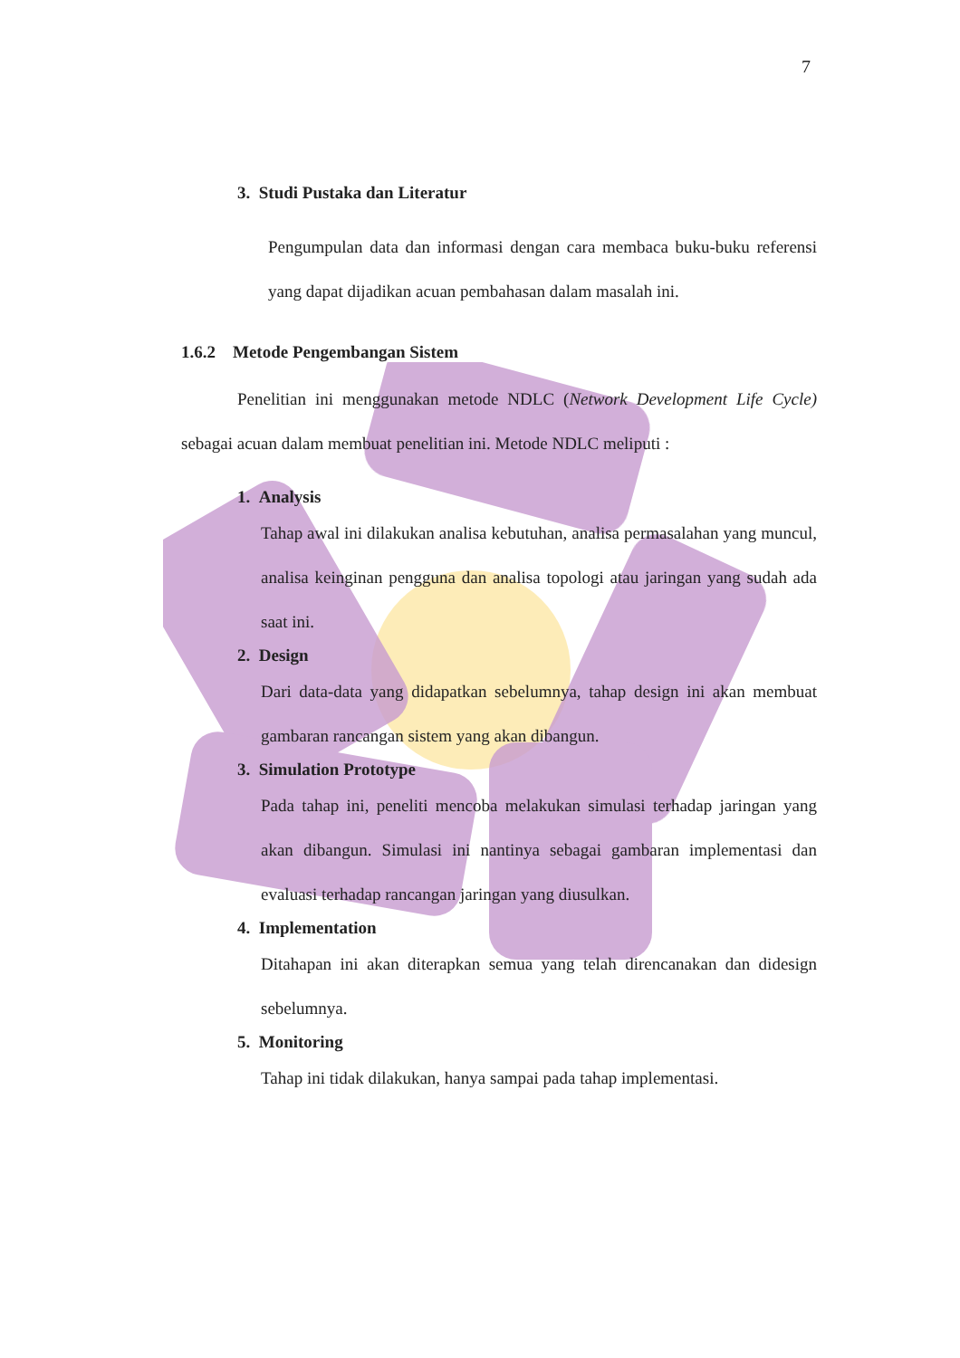7
3. Studi Pustaka dan Literatur
Pengumpulan data dan informasi dengan cara membaca buku-buku referensi yang dapat dijadikan acuan pembahasan dalam masalah ini.
1.6.2 Metode Pengembangan Sistem
Penelitian ini menggunakan metode NDLC (Network Development Life Cycle) sebagai acuan dalam membuat penelitian ini. Metode NDLC meliputi :
1. Analysis
Tahap awal ini dilakukan analisa kebutuhan, analisa permasalahan yang muncul, analisa keinginan pengguna dan analisa topologi atau jaringan yang sudah ada saat ini.
2. Design
Dari data-data yang didapatkan sebelumnya, tahap design ini akan membuat gambaran rancangan sistem yang akan dibangun.
3. Simulation Prototype
Pada tahap ini, peneliti mencoba melakukan simulasi terhadap jaringan yang akan dibangun. Simulasi ini nantinya sebagai gambaran implementasi dan evaluasi terhadap rancangan jaringan yang diusulkan.
4. Implementation
Ditahapan ini akan diterapkan semua yang telah direncanakan dan didesign sebelumnya.
5. Monitoring
Tahap ini tidak dilakukan, hanya sampai pada tahap implementasi.